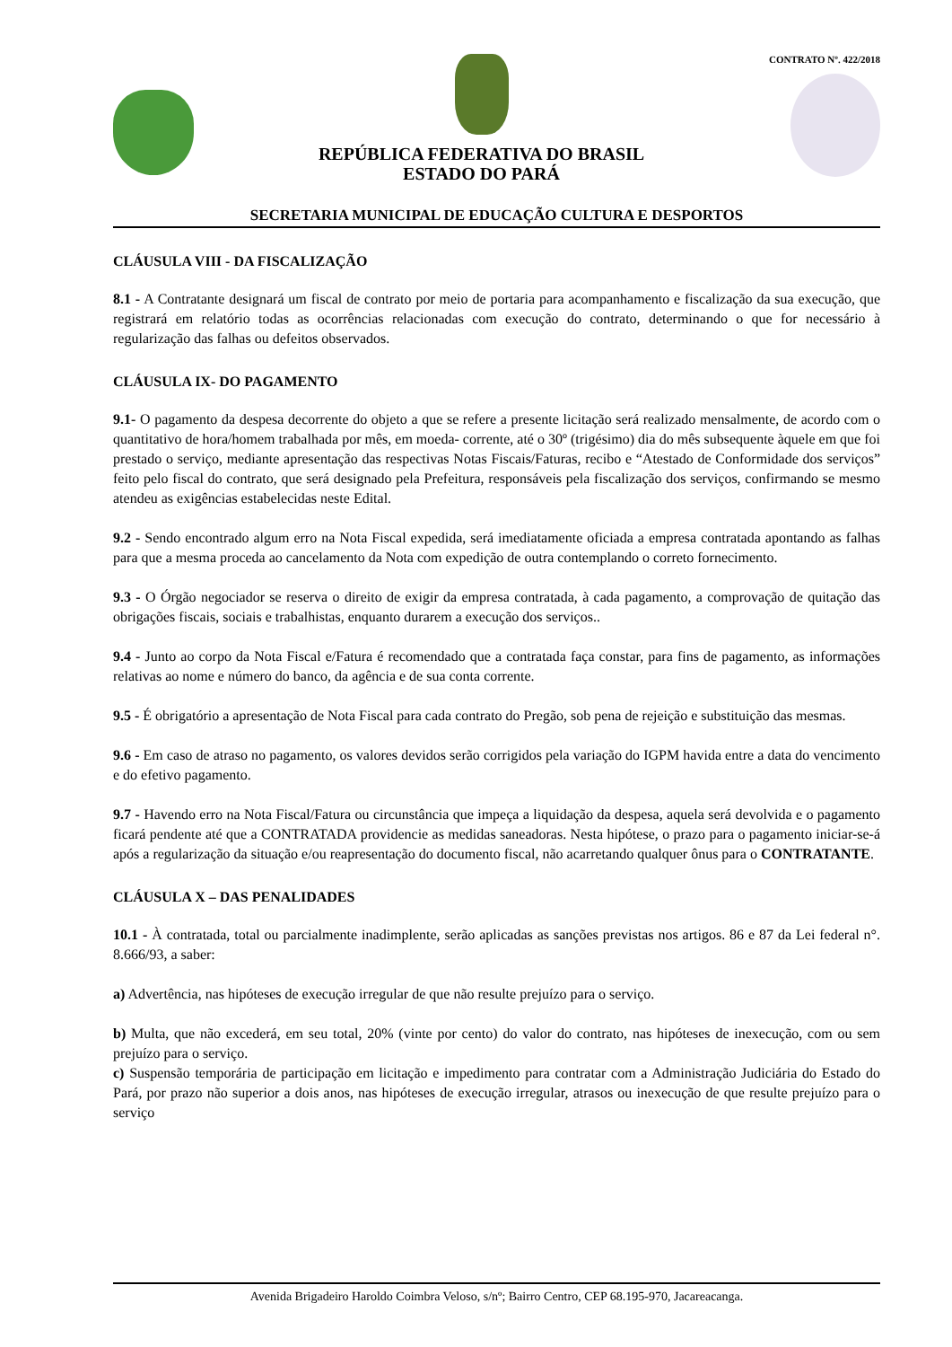REPÚBLICA FEDERATIVA DO BRASIL
ESTADO DO PARÁ
CONTRATO Nº. 422/2018
SECRETARIA MUNICIPAL DE EDUCAÇÃO CULTURA E DESPORTOS
CLÁUSULA VIII - DA FISCALIZAÇÃO
8.1 - A Contratante designará um fiscal de contrato por meio de portaria para acompanhamento e fiscalização da sua execução, que registrará em relatório todas as ocorrências relacionadas com execução do contrato, determinando o que for necessário à regularização das falhas ou defeitos observados.
CLÁUSULA IX- DO PAGAMENTO
9.1- O pagamento da despesa decorrente do objeto a que se refere a presente licitação será realizado mensalmente, de acordo com o quantitativo de hora/homem trabalhada por mês, em moeda- corrente, até o 30º (trigésimo) dia do mês subsequente àquele em que foi prestado o serviço, mediante apresentação das respectivas Notas Fiscais/Faturas, recibo e “Atestado de Conformidade dos serviços” feito pelo fiscal do contrato, que será designado pela Prefeitura, responsáveis pela fiscalização dos serviços, confirmando se mesmo atendeu as exigências estabelecidas neste Edital.
9.2 - Sendo encontrado algum erro na Nota Fiscal expedida, será imediatamente oficiada a empresa contratada apontando as falhas para que a mesma proceda ao cancelamento da Nota com expedição de outra contemplando o correto fornecimento.
9.3 - O Órgão negociador se reserva o direito de exigir da empresa contratada, à cada pagamento, a comprovação de quitação das obrigações fiscais, sociais e trabalhistas, enquanto durarem a execução dos serviços..
9.4 - Junto ao corpo da Nota Fiscal e/Fatura é recomendado que a contratada faça constar, para fins de pagamento, as informações relativas ao nome e número do banco, da agência e de sua conta corrente.
9.5 - É obrigatório a apresentação de Nota Fiscal para cada contrato do Pregão, sob pena de rejeição e substituição das mesmas.
9.6 - Em caso de atraso no pagamento, os valores devidos serão corrigidos pela variação do IGPM havida entre a data do vencimento e do efetivo pagamento.
9.7 - Havendo erro na Nota Fiscal/Fatura ou circunstância que impeça a liquidação da despesa, aquela será devolvida e o pagamento ficará pendente até que a CONTRATADA providencie as medidas saneadoras. Nesta hipótese, o prazo para o pagamento iniciar-se-á após a regularização da situação e/ou reapresentação do documento fiscal, não acarretando qualquer ônus para o CONTRATANTE.
CLÁUSULA X – DAS PENALIDADES
10.1 - À contratada, total ou parcialmente inadimplente, serão aplicadas as sanções previstas nos artigos. 86 e 87 da Lei federal n°. 8.666/93, a saber:
a) Advertência, nas hipóteses de execução irregular de que não resulte prejuízo para o serviço.
b) Multa, que não excederá, em seu total, 20% (vinte por cento) do valor do contrato, nas hipóteses de inexecução, com ou sem prejuízo para o serviço.
c) Suspensão temporária de participação em licitação e impedimento para contratar com a Administração Judiciária do Estado do Pará, por prazo não superior a dois anos, nas hipóteses de execução irregular, atrasos ou inexecução de que resulte prejuízo para o serviço
Avenida Brigadeiro Haroldo Coimbra Veloso, s/nº; Bairro Centro, CEP 68.195-970, Jacareacanga.